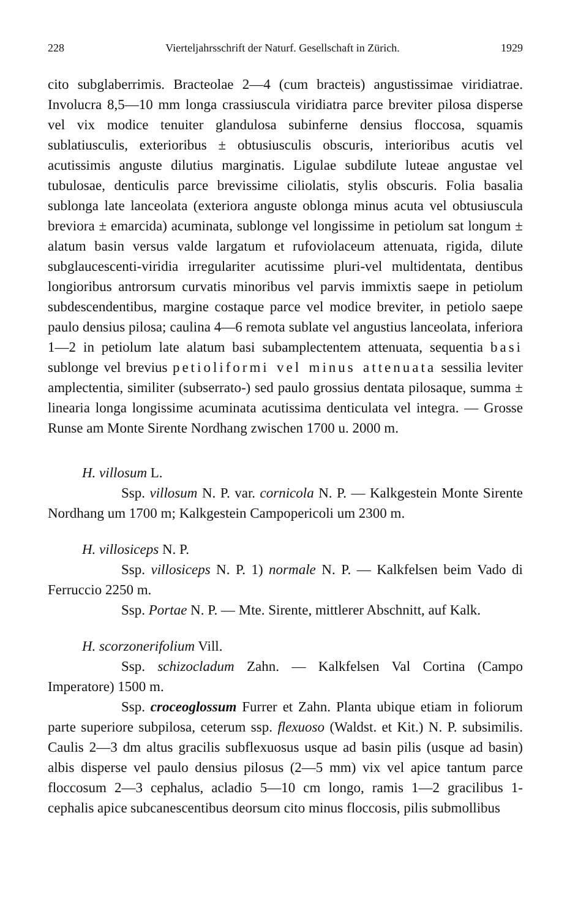228 Vierteljahrsschrift der Naturf. Gesellschaft in Zürich. 1929
cito subglaberrimis. Bracteolae 2—4 (cum bracteis) angustissimae viridiatrae. Involucra 8,5—10 mm longa crassiuscula viridiatra parce breviter pilosa disperse vel vix modice tenuiter glandulosa subinferne densius floccosa, squamis sublatiusculis, exterioribus ± obtusiusculis obscuris, interioribus acutis vel acutissimis anguste dilutius marginatis. Ligulae subdilute luteae angustae vel tubulosae, denticulis parce brevissime ciliolatis, stylis obscuris. Folia basalia sublonga late lanceolata (exteriora anguste oblonga minus acuta vel obtusiuscula breviora ± emarcida) acuminata, sublonge vel longissime in petiolum sat longum ± alatum basin versus valde largatum et rufoviolaceum attenuata, rigida, dilute subglaucescenti-viridia irregulariter acutissime pluri-vel multidentata, dentibus longioribus antrorsum curvatis minoribus vel parvis immixtis saepe in petiolum subdescendentibus, margine costaque parce vel modice breviter, in petiolo saepe paulo densius pilosa; caulina 4—6 remota sublate vel angustius lanceolata, inferiora 1—2 in petiolum late alatum basi subamplectentem attenuata, sequentia basi sublonge vel brevius petioliformi vel minus attenuata sessilia leviter amplectentia, similiter (subserrato-) sed paulo grossius dentata pilosaque, summa ± linearia longa longissime acuminata acutissima denticulata vel integra. — Grosse Runse am Monte Sirente Nordhang zwischen 1700 u. 2000 m.
H. villosum L.
Ssp. villosum N. P. var. cornicola N. P. — Kalkgestein Monte Sirente Nordhang um 1700 m; Kalkgestein Campopericoli um 2300 m.
H. villosiceps N. P.
Ssp. villosiceps N. P. 1) normale N. P. — Kalkfelsen beim Vado di Ferruccio 2250 m.
Ssp. Portae N. P. — Mte. Sirente, mittlerer Abschnitt, auf Kalk.
H. scorzonerifolium Vill.
Ssp. schizocladum Zahn. — Kalkfelsen Val Cortina (Campo Imperatore) 1500 m.
Ssp. croceoglossum Furrer et Zahn. Planta ubique etiam in foliorum parte superiore subpilosa, ceterum ssp. flexuoso (Waldst. et Kit.) N. P. subsimilis. Caulis 2—3 dm altus gracilis subflexuosus usque ad basin pilis (usque ad basin) albis disperse vel paulo densius pilosus (2—5 mm) vix vel apice tantum parce floccosum 2—3 cephalus, acladio 5—10 cm longo, ramis 1—2 gracilibus 1- cephalis apice subcanescentibus deorsum cito minus floccosis, pilis submollibus